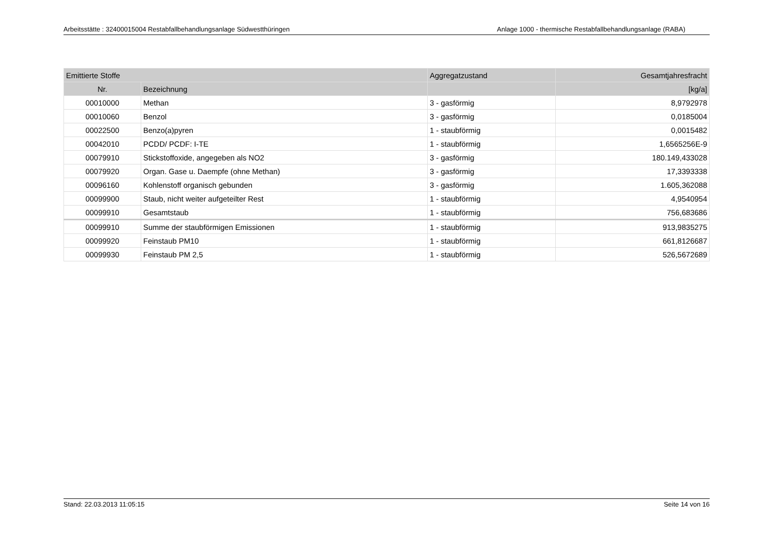Arbeitsstätte : 32400015004 Restabfallbehandlungsanlage Südwestthüringen Anlage 1000 - thermische Restabfallbehandlungsanlage (RABA)
| Emittierte Stoffe | | Aggregatzustand | Gesamtjahresfracht |
| --- | --- | --- | --- |
| Nr. | Bezeichnung | | [kg/a] |
| 00010000 | Methan | 3 - gasförmig | 8,9792978 |
| 00010060 | Benzol | 3 - gasförmig | 0,0185004 |
| 00022500 | Benzo(a)pyren | 1 - staubförmig | 0,0015482 |
| 00042010 | PCDD/ PCDF: I-TE | 1 - staubförmig | 1,6565256E-9 |
| 00079910 | Stickstoffoxide, angegeben als NO2 | 3 - gasförmig | 180.149,433028 |
| 00079920 | Organ. Gase u. Daempfe (ohne Methan) | 3 - gasförmig | 17,3393338 |
| 00096160 | Kohlenstoff organisch gebunden | 3 - gasförmig | 1.605,362088 |
| 00099900 | Staub, nicht weiter aufgeteilter Rest | 1 - staubförmig | 4,9540954 |
| 00099910 | Gesamtstaub | 1 - staubförmig | 756,683686 |
| 00099910 | Summe der staubförmigen Emissionen | 1 - staubförmig | 913,9835275 |
| 00099920 | Feinstaub PM10 | 1 - staubförmig | 661,8126687 |
| 00099930 | Feinstaub PM 2,5 | 1 - staubförmig | 526,5672689 |
Stand: 22.03.2013 11:05:15 Seite 14 von 16